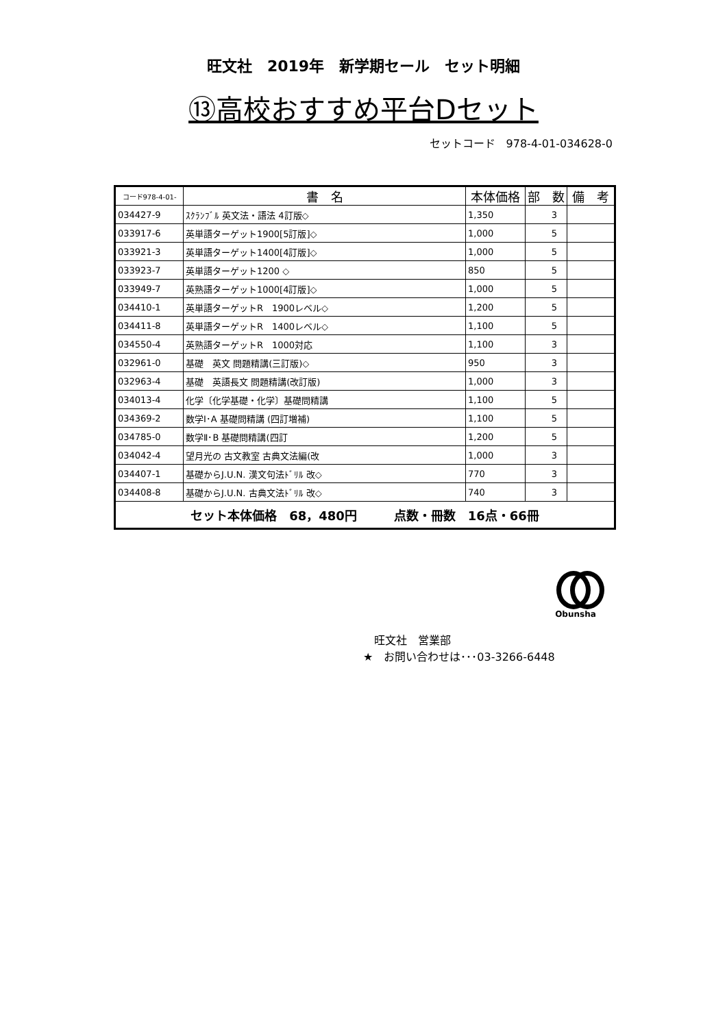旺文社　2019年　新学期セール　セット明細
⑬高校おすすめ平台Dセット
セットコード　978-4-01-034628-0
| コード978-4-01- | 書 名 | 本体価格 | 部 数 | 備 考 |
| --- | --- | --- | --- | --- |
| 034427-9 | ｽｸﾗﾝﾌﾞﾙ 英文法・語法 4訂版◇ | 1,350 | 3 | |
| 033917-6 | 英単語ターゲット1900[5訂版]◇ | 1,000 | 5 | |
| 033921-3 | 英単語ターゲット1400[4訂版]◇ | 1,000 | 5 | |
| 033923-7 | 英単語ターゲット1200 ◇ | 850 | 5 | |
| 033949-7 | 英熟語ターゲット1000[4訂版]◇ | 1,000 | 5 | |
| 034410-1 | 英単語ターゲットR 1900レベル◇ | 1,200 | 5 | |
| 034411-8 | 英単語ターゲットR 1400レベル◇ | 1,100 | 5 | |
| 034550-4 | 英熟語ターゲットR 1000対応 | 1,100 | 3 | |
| 032961-0 | 基礎 英文 問題精講(三訂版)◇ | 950 | 3 | |
| 032963-4 | 基礎 英語長文 問題精講(改訂版) | 1,000 | 3 | |
| 034013-4 | 化学〔化学基礎・化学〕基礎問精講 | 1,100 | 5 | |
| 034369-2 | 数学Ⅰ･A 基礎問精講 (四訂増補) | 1,100 | 5 | |
| 034785-0 | 数学Ⅱ･B 基礎問精講(四訂 | 1,200 | 5 | |
| 034042-4 | 望月光の 古文教室 古典文法編(改 | 1,000 | 3 | |
| 034407-1 | 基礎からJ.U.N. 漢文句法ﾄﾞﾘﾙ 改◇ | 770 | 3 | |
| 034408-8 | 基礎からJ.U.N. 古典文法ﾄﾞﾘﾙ 改◇ | 740 | 3 | |
| セット本体価格 68，480円 点数・冊数 16点・66冊 | | | | |
Obunsha
　旺文社　営業部
★　お問い合わせは･･･03-3266-6448